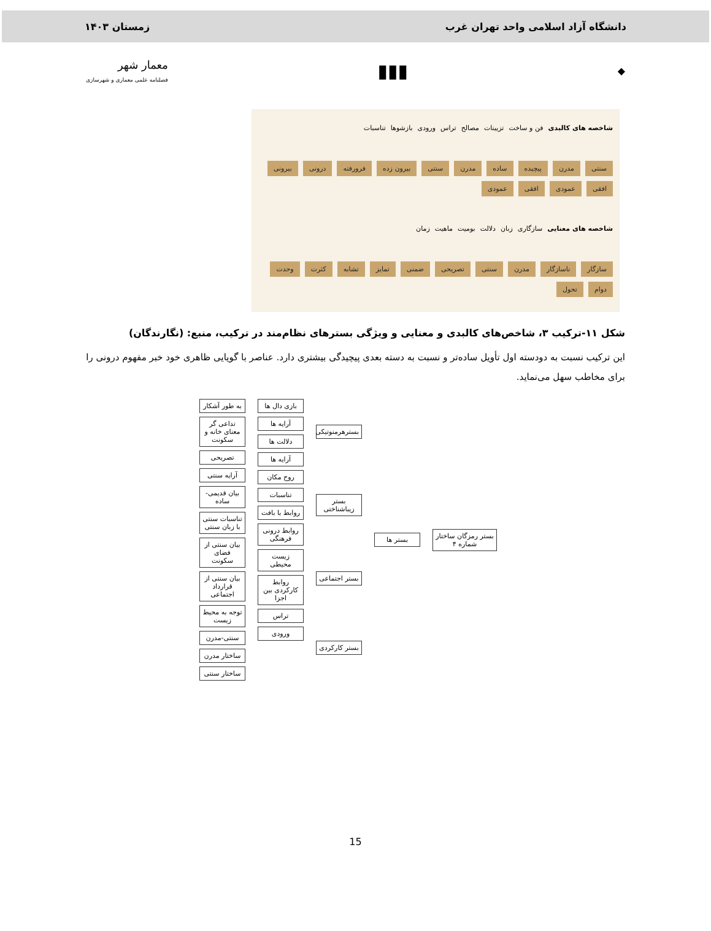دانشگاه آزاد اسلامی واحد تهران غرب زمستان ۱۴۰۳
◆ ▮▮▮ معمار شهر
فصلنامه علمی معماری و شهرسازی
شاخصه های کالبدی فن و ساخت تزیینات مصالح تراس ورودی بازشوها تناسبات
سنتی مدرن پیچیده ساده مدرن سنتی بیرون زده فرورفته درونی بیرونی افقی عمودی افقی عمودی
شاخصه های معنایی سازگاری زبان دلالت بومیت ماهیت زمان
سازگار ناسازگار مدرن سنتی تصریحی ضمنی تمایز تشابه کثرت وحدت دوام تحول
شکل ۱۱-ترکیب ۳، شاخص‌های کالبدی و معنایی و ویژگی بسترهای نظام‌مند در ترکیب، منبع: (نگارندگان)
این ترکیب نسبت به دودسته اول تأویل ساده‌تر و نسبت به دسته بعدی پیچیدگی بیشتری دارد. عناصر با گویایی ظاهری خود خبر مفهوم درونی را برای مخاطب سهل می‌نماید.
بستر رمزگان ساختار شماره ۴ بستر ها بسترهرمنوتیکی
بستر زیباشناختی
بستر اجتماعی
بستر کارکردی
بازی دال ها
آرایه ها
دلالت ها
آرایه ها
روح مکان
تناسبات
روابط با بافت
روابط درونی فرهنگی
زیست محیطی
روابط کارکردی بین اجزا
تراس
ورودی
به طور آشکار
تداعی گر معنای خانه و سکونت
تصریحی
آرایه سنتی
بیان قدیمی-ساده
تناسبات سنتی با زبان سنتی
بیان سنتی از فضای سکونت
بیان سنتی از قرارداد اجتماعی
توجه به محیط زیست
سنتی-مدرن
ساختار مدرن
ساختار سنتی
15